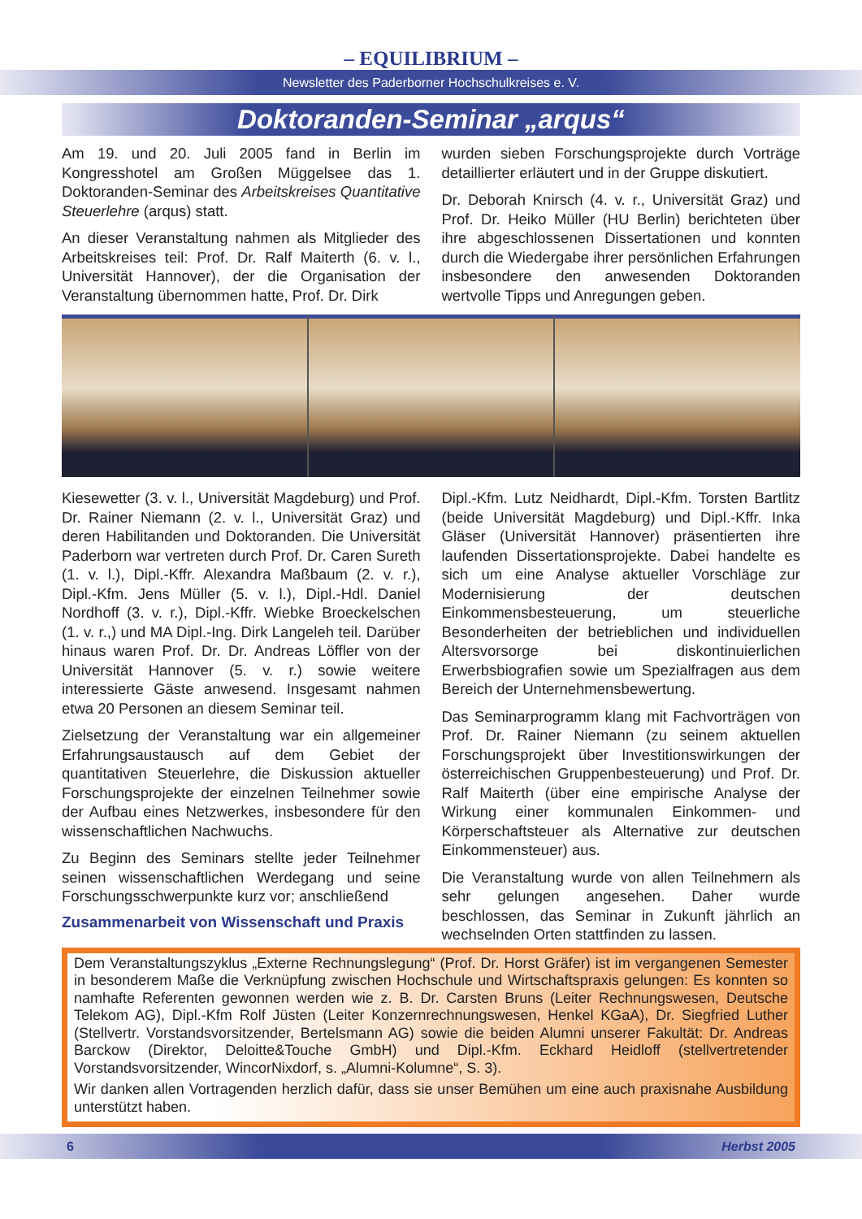– EQUILIBRIUM –
Newsletter des Paderborner Hochschulkreises e. V.
Doktoranden-Seminar „arqus“
Am 19. und 20. Juli 2005 fand in Berlin im Kongresshotel am Großen Müggelsee das 1. Doktoranden-Seminar des Arbeitskreises Quantitative Steuerlehre (arqus) statt.
An dieser Veranstaltung nahmen als Mitglieder des Arbeitskreises teil: Prof. Dr. Ralf Maiterth (6. v. l., Universität Hannover), der die Organisation der Veranstaltung übernommen hatte, Prof. Dr. Dirk
wurden sieben Forschungsprojekte durch Vorträge detaillierter erläutert und in der Gruppe diskutiert.
Dr. Deborah Knirsch (4. v. r., Universität Graz) und Prof. Dr. Heiko Müller (HU Berlin) berichteten über ihre abgeschlossenen Dissertationen und konnten durch die Wiedergabe ihrer persönlichen Erfahrungen insbesondere den anwesenden Doktoranden wertvolle Tipps und Anregungen geben.
Kiesewetter (3. v. l., Universität Magdeburg) und Prof. Dr. Rainer Niemann (2. v. l., Universität Graz) und deren Habilitanden und Doktoranden. Die Universität Paderborn war vertreten durch Prof. Dr. Caren Sureth (1. v. l.), Dipl.-Kffr. Alexandra Maßbaum (2. v. r.), Dipl.-Kfm. Jens Müller (5. v. l.), Dipl.-Hdl. Daniel Nordhoff (3. v. r.), Dipl.-Kffr. Wiebke Broeckelschen (1. v. r.,) und MA Dipl.-Ing. Dirk Langeleh teil. Darüber hinaus waren Prof. Dr. Dr. Andreas Löffler von der Universität Hannover (5. v. r.) sowie weitere interessierte Gäste anwesend. Insgesamt nahmen etwa 20 Personen an diesem Seminar teil.
Zielsetzung der Veranstaltung war ein allgemeiner Erfahrungsaustausch auf dem Gebiet der quantitativen Steuerlehre, die Diskussion aktueller Forschungsprojekte der einzelnen Teilnehmer sowie der Aufbau eines Netzwerkes, insbesondere für den wissenschaftlichen Nachwuchs.
Zu Beginn des Seminars stellte jeder Teilnehmer seinen wissenschaftlichen Werdegang und seine Forschungsschwerpunkte kurz vor; anschließend
Zusammenarbeit von Wissenschaft und Praxis
Dipl.-Kfm. Lutz Neidhardt, Dipl.-Kfm. Torsten Bartlitz (beide Universität Magdeburg) und Dipl.-Kffr. Inka Gläser (Universität Hannover) präsentierten ihre laufenden Dissertationsprojekte. Dabei handelte es sich um eine Analyse aktueller Vorschläge zur Modernisierung der deutschen Einkommensbesteuerung, um steuerliche Besonderheiten der betrieblichen und individuellen Altersvorsorge bei diskontinuierlichen Erwerbsbiografien sowie um Spezialfragen aus dem Bereich der Unternehmensbewertung.
Das Seminarprogramm klang mit Fachvorträgen von Prof. Dr. Rainer Niemann (zu seinem aktuellen Forschungsprojekt über Investitionswirkungen der österreichischen Gruppenbesteuerung) und Prof. Dr. Ralf Maiterth (über eine empirische Analyse der Wirkung einer kommunalen Einkommen- und Körperschaftsteuer als Alternative zur deutschen Einkommensteuer) aus.
Die Veranstaltung wurde von allen Teilnehmern als sehr gelungen angesehen. Daher wurde beschlossen, das Seminar in Zukunft jährlich an wechselnden Orten stattfinden zu lassen.
Dem Veranstaltungszyklus „Externe Rechnungslegung“ (Prof. Dr. Horst Gräfer) ist im vergangenen Semester in besonderem Maße die Verknüpfung zwischen Hochschule und Wirtschaftspraxis gelungen: Es konnten so namhafte Referenten gewonnen werden wie z. B. Dr. Carsten Bruns (Leiter Rechnungswesen, Deutsche Telekom AG), Dipl.-Kfm Rolf Jüsten (Leiter Konzernrechnungswesen, Henkel KGaA), Dr. Siegfried Luther (Stellvertr. Vorstandsvorsitzender, Bertelsmann AG) sowie die beiden Alumni unserer Fakultät: Dr. Andreas Barckow (Direktor, Deloitte&Touche GmbH) und Dipl.-Kfm. Eckhard Heidloff (stellvertretender Vorstandsvorsitzender, WincorNixdorf, s. „Alumni-Kolumne“, S. 3).
Wir danken allen Vortragenden herzlich dafür, dass sie unser Bemühen um eine auch praxisnahe Ausbildung unterstützt haben.
6 Herbst 2005